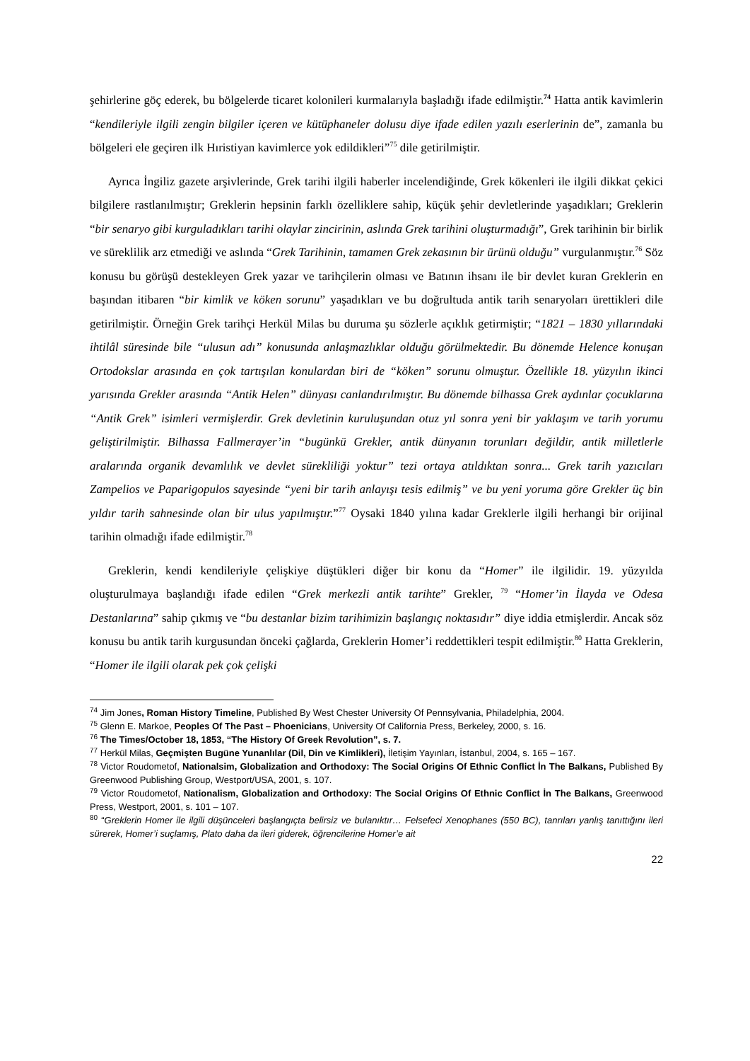şehirlerine göç ederek, bu bölgelerde ticaret kolonileri kurmalarıyla başladığı ifade edilmiştir.<sup>74</sup> Hatta antik kavimlerin “kendileriyle ilgili zengin bilgiler içeren ve kütüphaneler dolusu diye ifade edilen yazılı eserlerinin de”, zamanla bu bölgeleri ele geçiren ilk Hıristiyan kavimlerce yok edildikleri”<sup>75</sup> dile getirilmiştir.
Ayrıca İngiliz gazete arşivlerinde, Grek tarihi ilgili haberler incelendiğinde, Grek kökenleri ile ilgili dikkat çekici bilgilere rastlanılmıştır; Greklerin hepsinin farklı özelliklere sahip, küçük şehir devletlerinde yaşadıkları; Greklerin “bir senaryo gibi kurguladıkları tarihi olaylar zincirinin, aslında Grek tarihini oluşturmadığı”, Grek tarihinin bir birlik ve süreklilik arz etmediği ve aslında “Grek Tarihinin, tamamen Grek zekasının bir ürünü olduğu” vurgulanmıştır.<sup>76</sup> Söz konusu bu görüşü destekleyen Grek yazar ve tarihçilerin olması ve Batının ihsanı ile bir devlet kuran Greklerin en başından itibaren “bir kimlik ve köken sorunu” yaşadıkları ve bu doğrultuda antik tarih senaryoları ürettikleri dile getirilmiştir. Örneğin Grek tarihçi Herkül Milas bu duruma şu sözlerle açıklık getirmiştir; “1821 – 1830 yıllarındaki ihtilâl süresinde bile “ulusun adı” konusunda anlaşmazlıklar olduğu görülmektedir. Bu dönemde Helence konuşan Ortodokslar arasında en çok tartışılan konulardan biri de “köken” sorunu olmuştur. Özellikle 18. yüzyılın ikinci yarısında Grekler arasında “Antik Helen” dünyası canlandırılmıştır. Bu dönemde bilhassa Grek aydınlar çocuklarına “Antik Grek” isimleri vermişlerdir. Grek devletinin kuruluşundan otuz yıl sonra yeni bir yaklaşım ve tarih yorumu geliştirilmiştir. Bilhassa Fallmerayer’in “bugünkü Grekler, antik dünyanın torunları değildir, antik milletlerle aralarında organik devamlılık ve devlet sürekliliği yoktur” tezi ortaya atıldıktan sonra... Grek tarih yazıcıları Zampelios ve Paparigopulos sayesinde “yeni bir tarih anlayışı tesis edilmiş” ve bu yeni yoruma göre Grekler üç bin yıldır tarih sahnesinde olan bir ulus yapılmıştır.”<sup>77</sup> Oysaki 1840 yılına kadar Greklerle ilgili herhangi bir orijinal tarihin olmadığı ifade edilmiştir.<sup>78</sup>
Greklerin, kendi kendileriyle çelişkiye düştükleri diğer bir konu da “Homer” ile ilgilidir. 19. yüzyılda oluşturulmaya başlandığı ifade edilen “Grek merkezli antik tarihte” Grekler, <sup>79</sup> “Homer’in İlayda ve Odesa Destanlarına” sahip çıkmış ve “bu destanlar bizim tarihimizin başlangıç noktasıdır” diye iddia etmişlerdir. Ancak söz konusu bu antik tarih kurgusundan önceki çağlarda, Greklerin Homer’i reddettikleri tespit edilmiştir.<sup>80</sup> Hatta Greklerin, “Homer ile ilgili olarak pek çok çelişki
<sup>74</sup> Jim Jones, Roman History Timeline, Published By West Chester University Of Pennsylvania, Philadelphia, 2004.
<sup>75</sup> Glenn E. Markoe, Peoples Of The Past – Phoenicians, University Of California Press, Berkeley, 2000, s. 16.
<sup>76</sup> The Times/October 18, 1853, “The History Of Greek Revolution”, s. 7.
<sup>77</sup> Herkül Milas, Geçmişten Bugüne Yunanlılar (Dil, Din ve Kimlikleri), İletişim Yayınları, İstanbul, 2004, s. 165 – 167.
<sup>78</sup> Victor Roudometof, Nationalsim, Globalization and Orthodoxy: The Social Origins Of Ethnic Conflict İn The Balkans, Published By Greenwood Publishing Group, Westport/USA, 2001, s. 107.
<sup>79</sup> Victor Roudometof, Nationalism, Globalization and Orthodoxy: The Social Origins Of Ethnic Conflict İn The Balkans, Greenwood Press, Westport, 2001, s. 101 – 107.
<sup>80</sup> “Greklerin Homer ile ilgili düşünceleri başlangıçta belirsiz ve bulanıktır… Felsefeci Xenophanes (550 BC), tanrıları yanlış tanıttığını ileri sürerek, Homer’i suçlamış, Plato daha da ileri giderek, öğrencilerine Homer’e ait
22